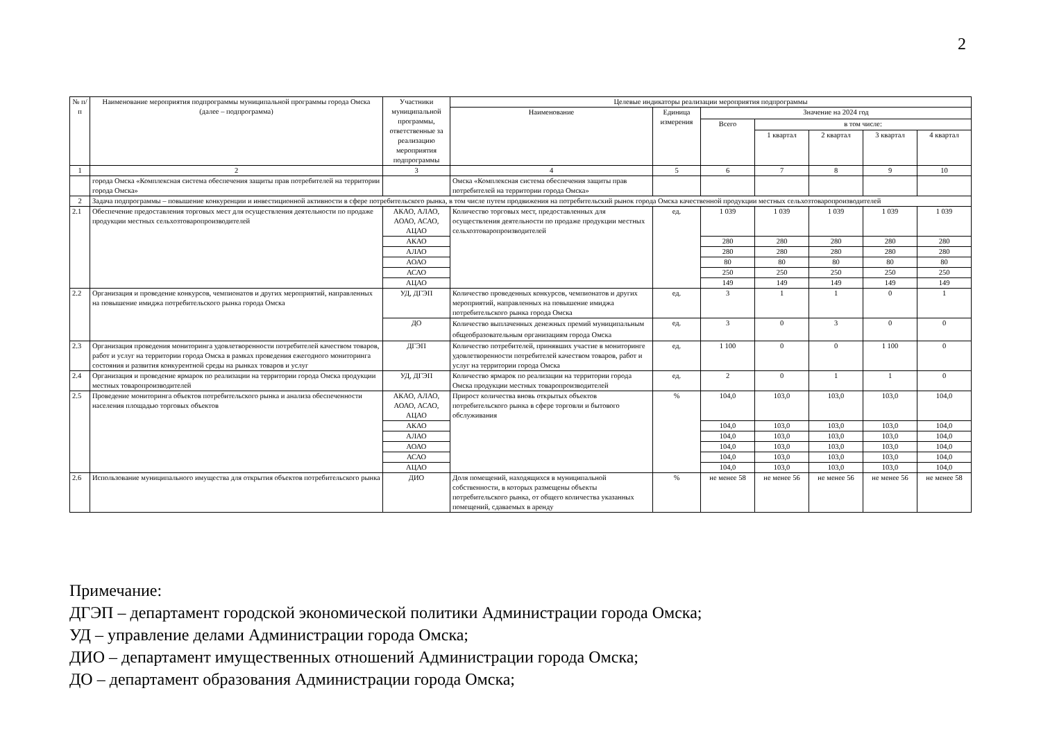2
| № п/п | Наименование мероприятия подпрограммы муниципальной программы города Омска (далее – подпрограмма) | Участники муниципальной программы, ответственные за реализацию мероприятия подпрограммы | Целевые индикаторы реализации мероприятия подпрограммы | | | | | | |
| --- | --- | --- | --- | --- | --- | --- | --- | --- | --- |
| | | | Наименование | Единица измерения | Значение на 2024 год | | | | |
| | | | | | Всего | в том числе: | | | |
| | | | | | | 1 квартал | 2 квартал | 3 квартал | 4 квартал |
| 1 | 2 | 3 | 4 | 5 | 6 | 7 | 8 | 9 | 10 |
| | города Омска «Комплексная система обеспечения защиты прав потребителей на территории города Омска» | | Омска «Комплексная система обеспечения защиты прав потребителей на территории города Омска» | | | | | | |
| 2 | Задача подпрограммы – повышение конкуренции и инвестиционной активности в сфере потребительского рынка, в том числе путем продвижения на потребительский рынок города Омска качественной продукции местных сельхозтоваропроизводителей | | | | | | | | |
| 2.1 | Обеспечение предоставления торговых мест для осуществления деятельности по продаже продукции местных сельхозтоваропроизводителей | АКАО, АЛАО, АОАО, АСАО, АЦАО | Количество торговых мест, предоставленных для осуществления деятельности по продаже продукции местных сельхозтоваропроизводителей | ед. | 1 039 | 1 039 | 1 039 | 1 039 | 1 039 |
| | | АКАО | | | 280 | 280 | 280 | 280 | 280 |
| | | АЛАО | | | 280 | 280 | 280 | 280 | 280 |
| | | АОАО | | | 80 | 80 | 80 | 80 | 80 |
| | | АСАО | | | 250 | 250 | 250 | 250 | 250 |
| | | АЦАО | | | 149 | 149 | 149 | 149 | 149 |
| 2.2 | Организация и проведение конкурсов, чемпионатов и других мероприятий, направленных на повышение имиджа потребительского рынка города Омска | УД, ДГЭП | Количество проведенных конкурсов, чемпионатов и других мероприятий, направленных на повышение имиджа потребительского рынка города Омска | ед. | 3 | 1 | 1 | 0 | 1 |
| | | ДО | Количество выплаченных денежных премий муниципальным общеобразовательным организациям города Омска | ед. | 3 | 0 | 3 | 0 | 0 |
| 2.3 | Организация проведения мониторинга удовлетворенности потребителей качеством товаров, работ и услуг на территории города Омска в рамках проведения ежегодного мониторинга состояния и развития конкурентной среды на рынках товаров и услуг | ДГЭП | Количество потребителей, принявших участие в мониторинге удовлетворенности потребителей качеством товаров, работ и услуг на территории города Омска | ед. | 1 100 | 0 | 0 | 1 100 | 0 |
| 2.4 | Организация и проведение ярмарок по реализации на территории города Омска продукции местных товаропроизводителей | УД, ДГЭП | Количество ярмарок по реализации на территории города Омска продукции местных товаропроизводителей | ед. | 2 | 0 | 1 | 1 | 0 |
| 2.5 | Проведение мониторинга объектов потребительского рынка и анализа обеспеченности населения площадью торговых объектов | АКАО, АЛАО, АОАО, АСАО, АЦАО | Прирост количества вновь открытых объектов потребительского рынка в сфере торговли и бытового обслуживания | % | 104,0 | 103,0 | 103,0 | 103,0 | 104,0 |
| | | АКАО | | | 104,0 | 103,0 | 103,0 | 103,0 | 104,0 |
| | | АЛАО | | | 104,0 | 103,0 | 103,0 | 103,0 | 104,0 |
| | | АОАО | | | 104,0 | 103,0 | 103,0 | 103,0 | 104,0 |
| | | АСАО | | | 104,0 | 103,0 | 103,0 | 103,0 | 104,0 |
| | | АЦАО | | | 104,0 | 103,0 | 103,0 | 103,0 | 104,0 |
| 2.6 | Использование муниципального имущества для открытия объектов потребительского рынка | ДИО | Доля помещений, находящихся в муниципальной собственности, в которых размещены объекты потребительского рынка, от общего количества указанных помещений, сдаваемых в аренду | % | не менее 58 | не менее 56 | не менее 56 | не менее 56 | не менее 58 |
Примечание:
ДГЭП – департамент городской экономической политики Администрации города Омска;
УД – управление делами Администрации города Омска;
ДИО – департамент имущественных отношений Администрации города Омска;
ДО – департамент образования Администрации города Омска;